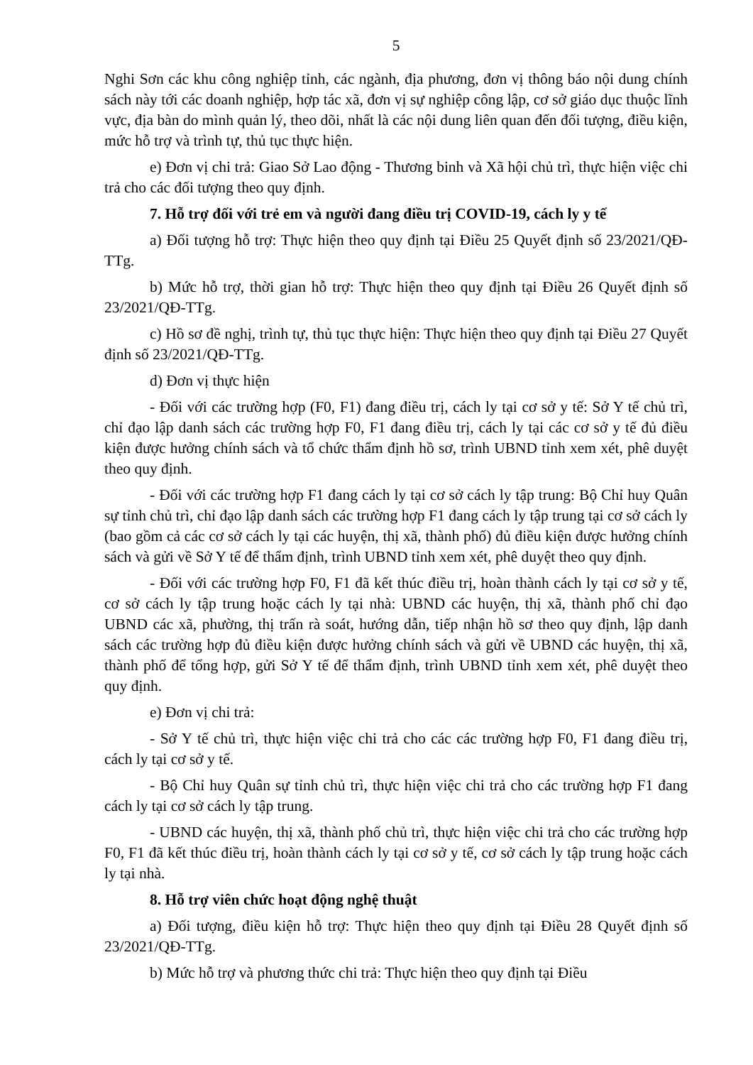5
Nghi Sơn các khu công nghiệp tỉnh, các ngành, địa phương, đơn vị thông báo nội dung chính sách này tới các doanh nghiệp, hợp tác xã, đơn vị sự nghiệp công lập, cơ sở giáo dục thuộc lĩnh vực, địa bàn do mình quản lý, theo dõi, nhất là các nội dung liên quan đến đối tượng, điều kiện, mức hỗ trợ và trình tự, thủ tục thực hiện.
e) Đơn vị chi trả: Giao Sở Lao động - Thương binh và Xã hội chủ trì, thực hiện việc chi trả cho các đối tượng theo quy định.
7. Hỗ trợ đối với trẻ em và người đang điều trị COVID-19, cách ly y tế
a) Đối tượng hỗ trợ: Thực hiện theo quy định tại Điều 25 Quyết định số 23/2021/QĐ-TTg.
b) Mức hỗ trợ, thời gian hỗ trợ: Thực hiện theo quy định tại Điều 26 Quyết định số 23/2021/QĐ-TTg.
c) Hồ sơ đề nghị, trình tự, thủ tục thực hiện: Thực hiện theo quy định tại Điều 27 Quyết định số 23/2021/QĐ-TTg.
d) Đơn vị thực hiện
- Đối với các trường hợp (F0, F1) đang điều trị, cách ly tại cơ sở y tế: Sở Y tế chủ trì, chỉ đạo lập danh sách các trường hợp F0, F1 đang điều trị, cách ly tại các cơ sở y tế đủ điều kiện được hưởng chính sách và tổ chức thẩm định hồ sơ, trình UBND tỉnh xem xét, phê duyệt theo quy định.
- Đối với các trường hợp F1 đang cách ly tại cơ sở cách ly tập trung: Bộ Chỉ huy Quân sự tỉnh chủ trì, chỉ đạo lập danh sách các trường hợp F1 đang cách ly tập trung tại cơ sở cách ly (bao gồm cả các cơ sở cách ly tại các huyện, thị xã, thành phố) đủ điều kiện được hưởng chính sách và gửi về Sở Y tế để thẩm định, trình UBND tỉnh xem xét, phê duyệt theo quy định.
- Đối với các trường hợp F0, F1 đã kết thúc điều trị, hoàn thành cách ly tại cơ sở y tế, cơ sở cách ly tập trung hoặc cách ly tại nhà: UBND các huyện, thị xã, thành phố chỉ đạo UBND các xã, phường, thị trấn rà soát, hướng dẫn, tiếp nhận hồ sơ theo quy định, lập danh sách các trường hợp đủ điều kiện được hưởng chính sách và gửi về UBND các huyện, thị xã, thành phố để tổng hợp, gửi Sở Y tế để thẩm định, trình UBND tỉnh xem xét, phê duyệt theo quy định.
e) Đơn vị chi trả:
- Sở Y tế chủ trì, thực hiện việc chi trả cho các các trường hợp F0, F1 đang điều trị, cách ly tại cơ sở y tế.
- Bộ Chỉ huy Quân sự tỉnh chủ trì, thực hiện việc chi trả cho các trường hợp F1 đang cách ly tại cơ sở cách ly tập trung.
- UBND các huyện, thị xã, thành phố chủ trì, thực hiện việc chi trả cho các trường hợp F0, F1 đã kết thúc điều trị, hoàn thành cách ly tại cơ sở y tế, cơ sở cách ly tập trung hoặc cách ly tại nhà.
8. Hỗ trợ viên chức hoạt động nghệ thuật
a) Đối tượng, điều kiện hỗ trợ: Thực hiện theo quy định tại Điều 28 Quyết định số 23/2021/QĐ-TTg.
b) Mức hỗ trợ và phương thức chi trả: Thực hiện theo quy định tại Điều